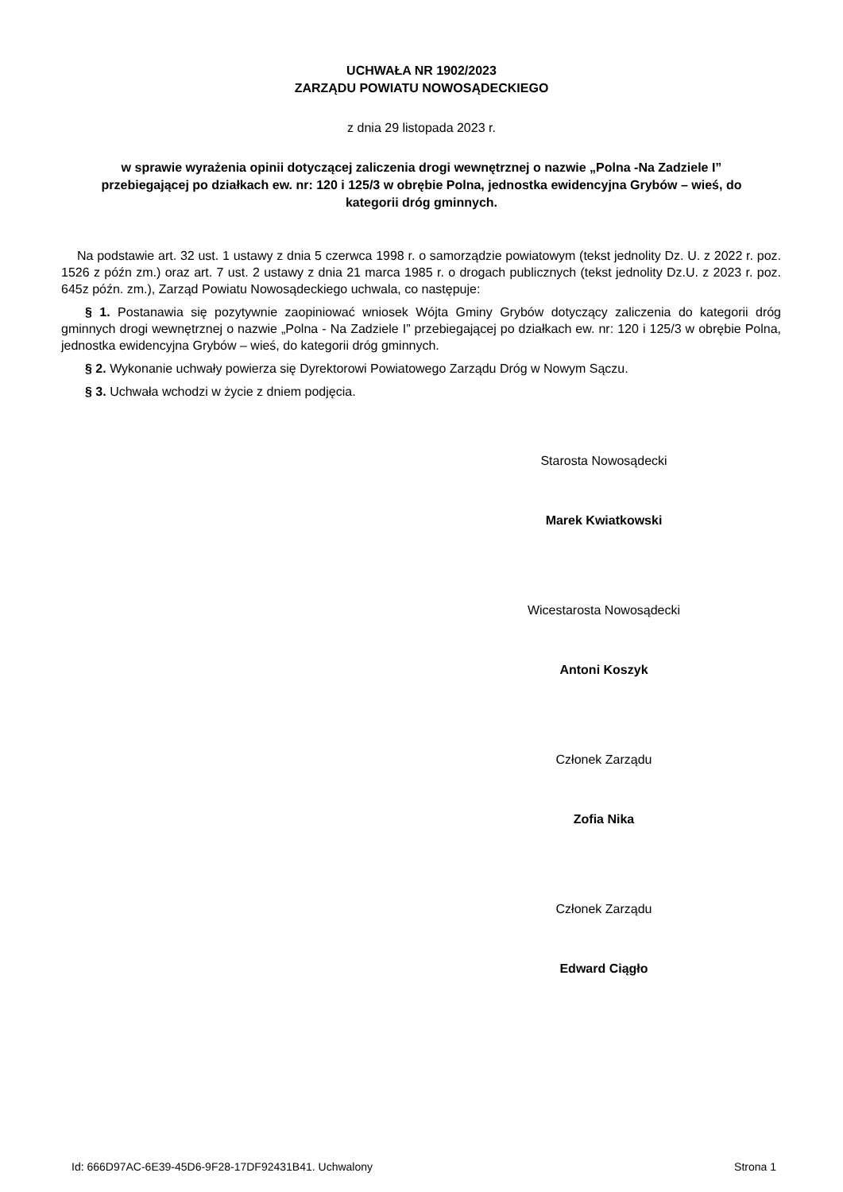UCHWAŁA NR 1902/2023
ZARZĄDU POWIATU NOWOSĄDECKIEGO
z dnia 29 listopada 2023 r.
w sprawie wyrażenia opinii dotyczącej zaliczenia drogi wewnętrznej o nazwie „Polna -Na Zadziele I” przebiegającej po działkach ew. nr: 120 i 125/3 w obrębie Polna, jednostka ewidencyjna Grybów – wieś, do kategorii dróg gminnych.
Na podstawie art. 32 ust. 1 ustawy z dnia 5 czerwca 1998 r. o samorządzie powiatowym (tekst jednolity Dz. U. z 2022 r. poz. 1526 z późn zm.) oraz art. 7 ust. 2 ustawy z dnia 21 marca 1985 r. o drogach publicznych (tekst jednolity Dz.U. z 2023 r. poz. 645z późn. zm.), Zarząd Powiatu Nowosądeckiego uchwala, co następuje:
§ 1. Postanawia się pozytywnie zaopiniować wniosek Wójta Gminy Grybów dotyczący zaliczenia do kategorii dróg gminnych drogi wewnętrznej o nazwie „Polna - Na Zadziele I” przebiegającej po działkach ew. nr: 120 i 125/3 w obrębie Polna, jednostka ewidencyjna Grybów – wieś, do kategorii dróg gminnych.
§ 2. Wykonanie uchwały powierza się Dyrektorowi Powiatowego Zarządu Dróg w Nowym Sączu.
§ 3. Uchwała wchodzi w życie z dniem podjęcia.
Starosta Nowosądecki
Marek Kwiatkowski
Wicestarosta Nowosądecki
Antoni Koszyk
Członek Zarządu
Zofia Nika
Członek Zarządu
Edward Ciągło
Id: 666D97AC-6E39-45D6-9F28-17DF92431B41. Uchwalony Strona 1